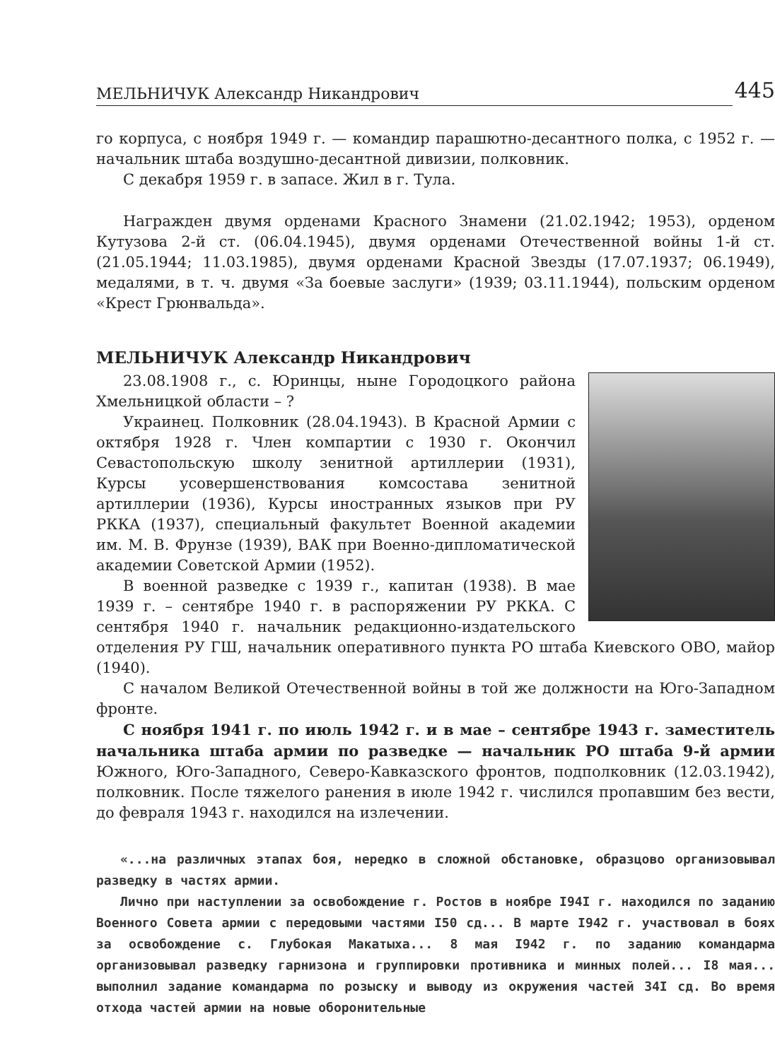МЕЛЬНИЧУК Александр Никандрович 445
го корпуса, с ноября 1949 г. — командир парашютно-десантного полка, с 1952 г. — начальник штаба воздушно-десантной дивизии, полковник.
С декабря 1959 г. в запасе. Жил в г. Тула.
Награжден двумя орденами Красного Знамени (21.02.1942; 1953), орденом Кутузова 2-й ст. (06.04.1945), двумя орденами Отечественной войны 1-й ст. (21.05.1944; 11.03.1985), двумя орденами Красной Звезды (17.07.1937; 06.1949), медалями, в т. ч. двумя «За боевые заслуги» (1939; 03.11.1944), польским орденом «Крест Грюнвальда».
МЕЛЬНИЧУК Александр Никандрович
23.08.1908 г., с. Юринцы, ныне Городоцкого района Хмельницкой области – ?
Украинец. Полковник (28.04.1943). В Красной Армии с октября 1928 г. Член компартии с 1930 г. Окончил Севастопольскую школу зенитной артиллерии (1931), Курсы усовершенствования комсостава зенитной артиллерии (1936), Курсы иностранных языков при РУ РККА (1937), специальный факультет Военной академии им. М. В. Фрунзе (1939), ВАК при Военно-дипломатической академии Советской Армии (1952).
В военной разведке с 1939 г., капитан (1938). В мае 1939 г. – сентябре 1940 г. в распоряжении РУ РККА. С сентября 1940 г. начальник редакционно-издательского отделения РУ ГШ, начальник оперативного пункта РО штаба Киевского ОВО, майор (1940).
С началом Великой Отечественной войны в той же должности на Юго-Западном фронте.
С ноября 1941 г. по июль 1942 г. и в мае – сентябре 1943 г. заместитель начальника штаба армии по разведке — начальник РО штаба 9-й армии Южного, Юго-Западного, Северо-Кавказского фронтов, подполковник (12.03.1942), полковник. После тяжелого ранения в июле 1942 г. числился пропавшим без вести, до февраля 1943 г. находился на излечении.
«...на различных этапах боя, нередко в сложной обстановке, образцово организовывал разведку в частях армии.
Лично при наступлении за освобождение г. Ростов в ноябре I94I г. находился по заданию Военного Совета армии с передовыми частями I50 сд... В марте I942 г. участвовал в боях за освобождение с. Глубокая Макатыха... 8 мая I942 г. по заданию командарма организовывал разведку гарнизона и группировки противника и минных полей... I8 мая... выполнил задание командарма по розыску и выводу из окружения частей 34I сд. Во время отхода частей армии на новые оборонительные